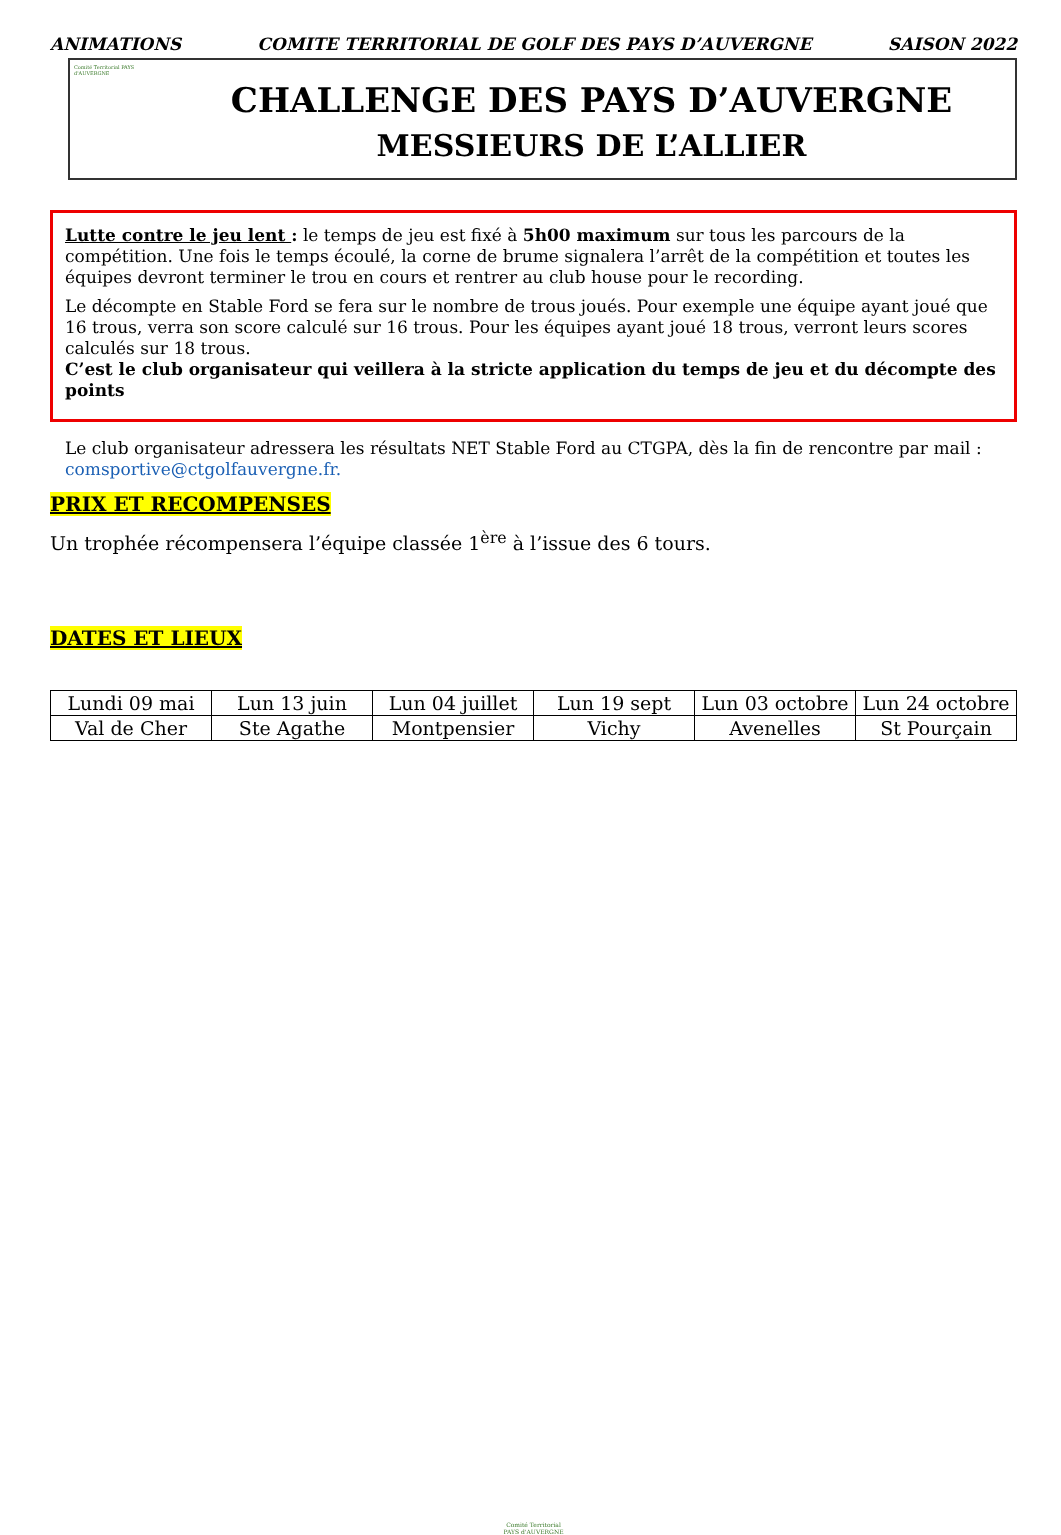ANIMATIONS COMITE TERRITORIAL DE GOLF DES PAYS D’AUVERGNE SAISON 2022
Comité Territorial PAYS d'AUVERGNE
CHALLENGE DES PAYS D’AUVERGNE
MESSIEURS DE L’ALLIER
Lutte contre le jeu lent : le temps de jeu est fixé à 5h00 maximum sur tous les parcours de la compétition. Une fois le temps écoulé, la corne de brume signalera l’arrêt de la compétition et toutes les équipes devront terminer le trou en cours et rentrer au club house pour le recording.
Le décompte en Stable Ford se fera sur le nombre de trous joués. Pour exemple une équipe ayant joué que 16 trous, verra son score calculé sur 16 trous. Pour les équipes ayant joué 18 trous, verront leurs scores calculés sur 18 trous.
C’est le club organisateur qui veillera à la stricte application du temps de jeu et du décompte des points
Le club organisateur adressera les résultats NET Stable Ford au CTGPA, dès la fin de rencontre par mail :
comsportive@ctgolfauvergne.fr.
PRIX ET RECOMPENSES
Un trophée récompensera l’équipe classée 1<sup>ère</sup> à l’issue des 6 tours.
DATES ET LIEUX
| Lundi 09 mai | Lun 13 juin | Lun 04 juillet | Lun 19 sept | Lun 03 octobre | Lun 24 octobre |
| Val de Cher | Ste Agathe | Montpensier | Vichy | Avenelles | St Pourçain |
Comité Territorial
PAYS d'AUVERGNE